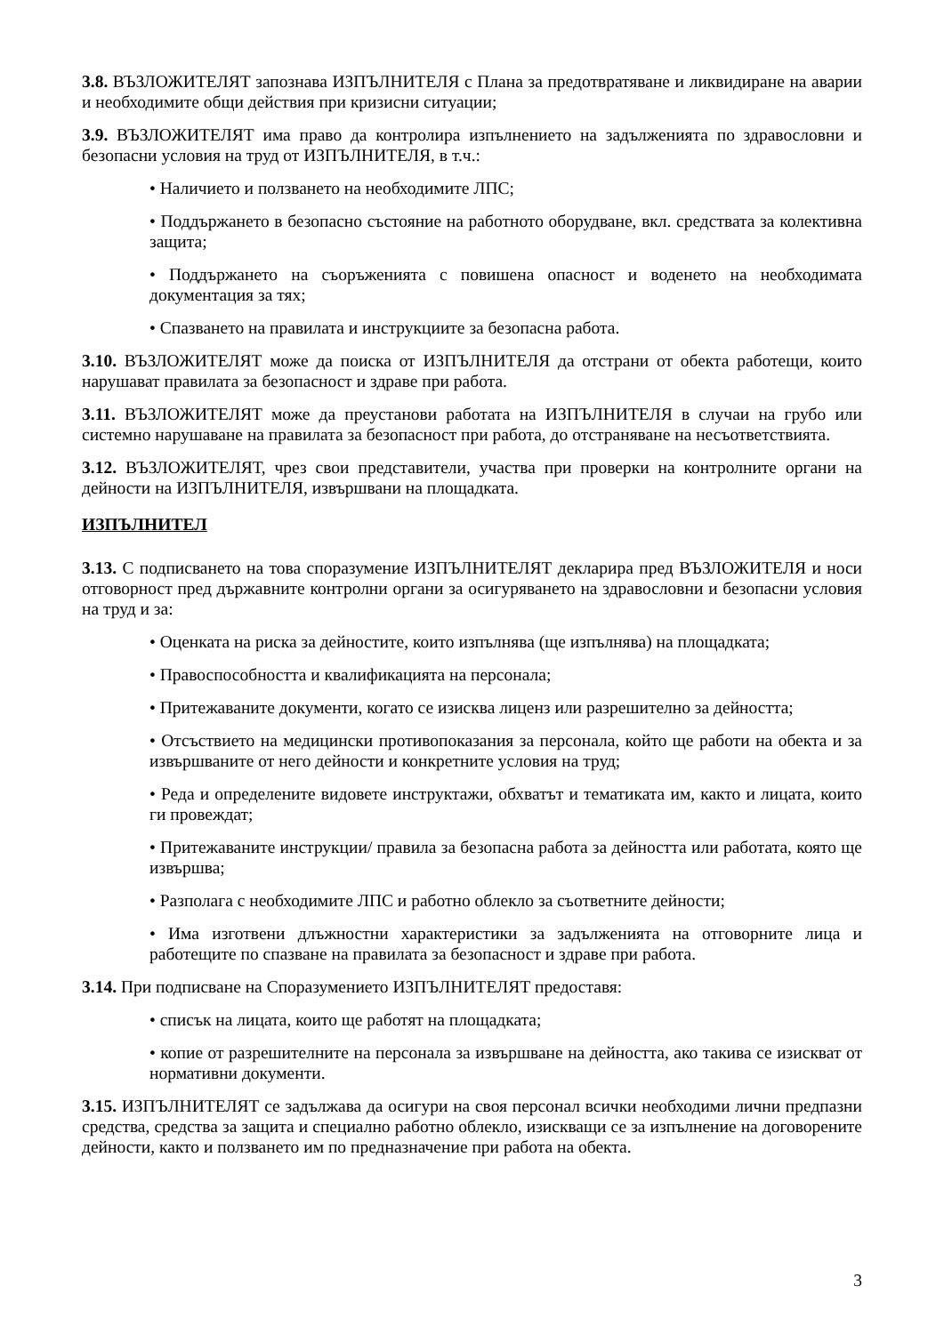3.8. ВЪЗЛОЖИТЕЛЯТ запознава ИЗПЪЛНИТЕЛЯ с Плана за предотвратяване и ликвидиране на аварии и необходимите общи действия при кризисни ситуации;
3.9. ВЪЗЛОЖИТЕЛЯТ има право да контролира изпълнението на задълженията по здравословни и безопасни условия на труд от ИЗПЪЛНИТЕЛЯ, в т.ч.:
• Наличието и ползването на необходимите ЛПС;
• Поддържането в безопасно състояние на работното оборудване, вкл. средствата за колективна защита;
• Поддържането на съоръженията с повишена опасност и воденето на необходимата документация за тях;
• Спазването на правилата и инструкциите за безопасна работа.
3.10. ВЪЗЛОЖИТЕЛЯТ може да поиска от ИЗПЪЛНИТЕЛЯ да отстрани от обекта работещи, които нарушават правилата за безопасност и здраве при работа.
3.11. ВЪЗЛОЖИТЕЛЯТ може да преустанови работата на ИЗПЪЛНИТЕЛЯ в случаи на грубо или системно нарушаване на правилата за безопасност при работа, до отстраняване на несъответствията.
3.12. ВЪЗЛОЖИТЕЛЯТ, чрез свои представители, участва при проверки на контролните органи на дейности на ИЗПЪЛНИТЕЛЯ, извършвани на площадката.
ИЗПЪЛНИТЕЛ
3.13. С подписването на това споразумение ИЗПЪЛНИТЕЛЯТ декларира пред ВЪЗЛОЖИТЕЛЯ и носи отговорност пред държавните контролни органи за осигуряването на здравословни и безопасни условия на труд и за:
• Оценката на риска за дейностите, които изпълнява (ще изпълнява) на площадката;
• Правоспособността и квалификацията на персонала;
• Притежаваните документи, когато се изисква лиценз или разрешително за дейността;
• Отсъствието на медицински противопоказания за персонала, който ще работи на обекта и за извършваните от него дейности и конкретните условия на труд;
• Реда и определените видовете инструктажи, обхватът и тематиката им, както и лицата, които ги провеждат;
• Притежаваните инструкции/ правила за безопасна работа за дейността или работата, която ще извършва;
• Разполага с необходимите ЛПС и работно облекло за съответните дейности;
• Има изготвени длъжностни характеристики за задълженията на отговорните лица и работещите по спазване на правилата за безопасност и здраве при работа.
3.14. При подписване на Споразумението ИЗПЪЛНИТЕЛЯТ предоставя:
• списък на лицата, които ще работят на площадката;
• копие от разрешителните на персонала за извършване на дейността, ако такива се изискват от нормативни документи.
3.15. ИЗПЪЛНИТЕЛЯТ се задължава да осигури на своя персонал всички необходими лични предпазни средства, средства за защита и специално работно облекло, изискващи се за изпълнение на договорените дейности, както и ползването им по предназначение при работа на обекта.
3